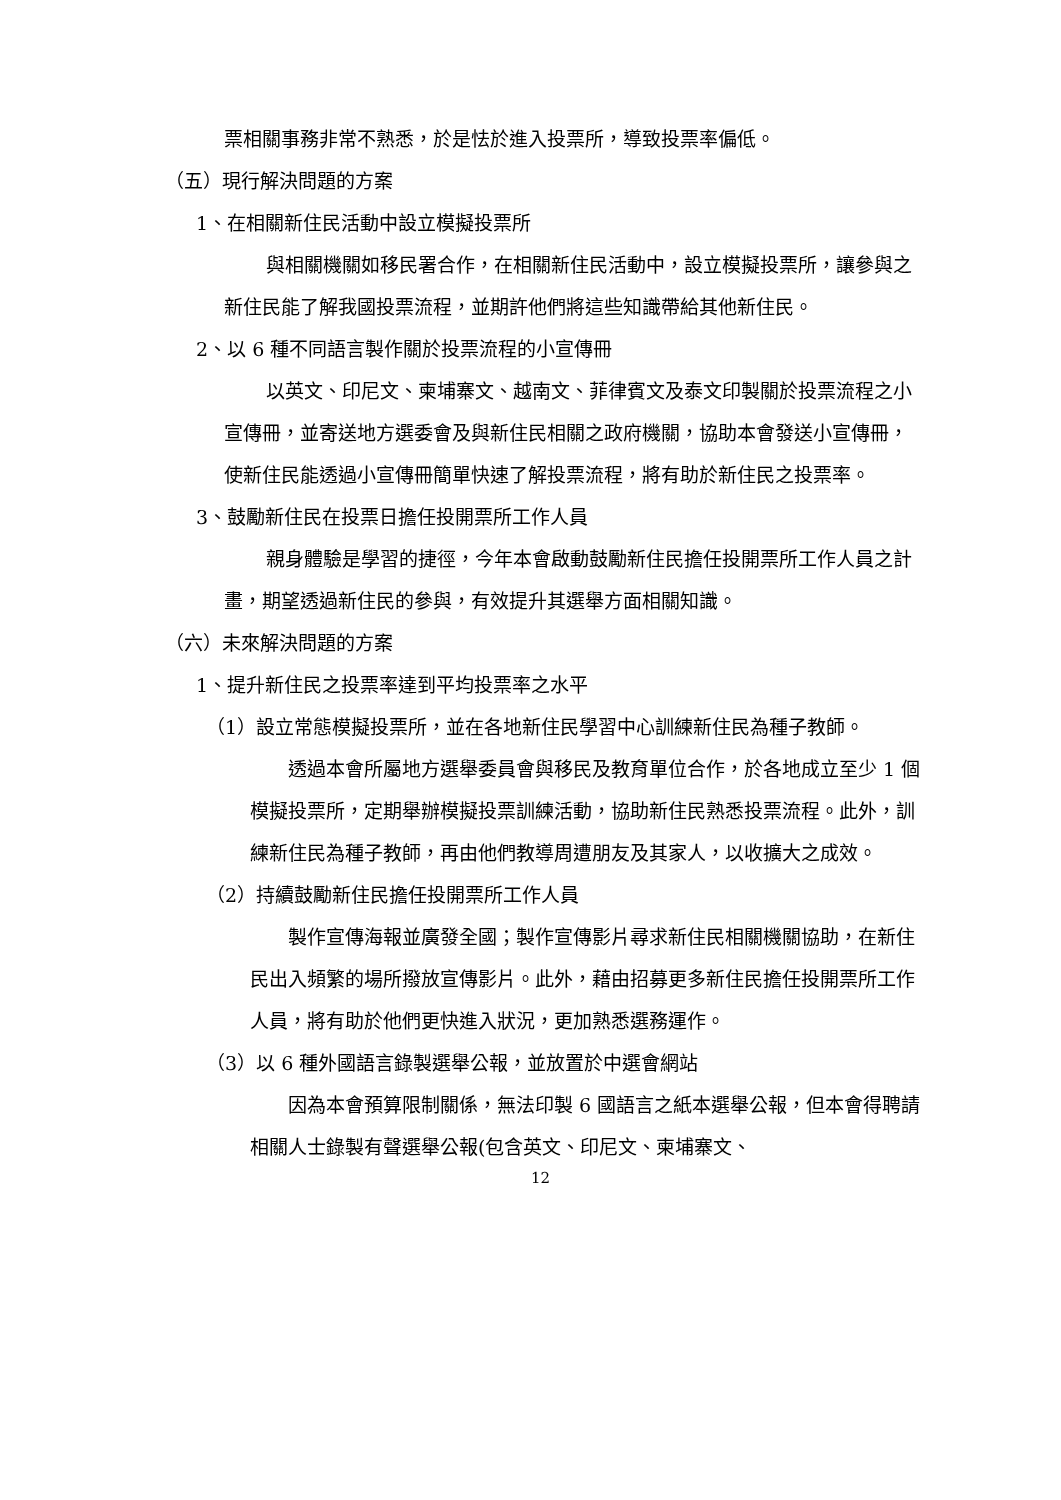票相關事務非常不熟悉，於是怯於進入投票所，導致投票率偏低。
（五）現行解決問題的方案
1、在相關新住民活動中設立模擬投票所
與相關機關如移民署合作，在相關新住民活動中，設立模擬投票所，讓參與之新住民能了解我國投票流程，並期許他們將這些知識帶給其他新住民。
2、以 6 種不同語言製作關於投票流程的小宣傳冊
以英文、印尼文、柬埔寨文、越南文、菲律賓文及泰文印製關於投票流程之小宣傳冊，並寄送地方選委會及與新住民相關之政府機關，協助本會發送小宣傳冊，使新住民能透過小宣傳冊簡單快速了解投票流程，將有助於新住民之投票率。
3、鼓勵新住民在投票日擔任投開票所工作人員
親身體驗是學習的捷徑，今年本會啟動鼓勵新住民擔任投開票所工作人員之計畫，期望透過新住民的參與，有效提升其選舉方面相關知識。
（六）未來解決問題的方案
1、提升新住民之投票率達到平均投票率之水平
（1）設立常態模擬投票所，並在各地新住民學習中心訓練新住民為種子教師。
透過本會所屬地方選舉委員會與移民及教育單位合作，於各地成立至少 1 個模擬投票所，定期舉辦模擬投票訓練活動，協助新住民熟悉投票流程。此外，訓練新住民為種子教師，再由他們教導周遭朋友及其家人，以收擴大之成效。
（2）持續鼓勵新住民擔任投開票所工作人員
製作宣傳海報並廣發全國；製作宣傳影片尋求新住民相關機關協助，在新住民出入頻繁的場所撥放宣傳影片。此外，藉由招募更多新住民擔任投開票所工作人員，將有助於他們更快進入狀況，更加熟悉選務運作。
（3）以 6 種外國語言錄製選舉公報，並放置於中選會網站
因為本會預算限制關係，無法印製 6 國語言之紙本選舉公報，但本會得聘請相關人士錄製有聲選舉公報(包含英文、印尼文、柬埔寨文、
12